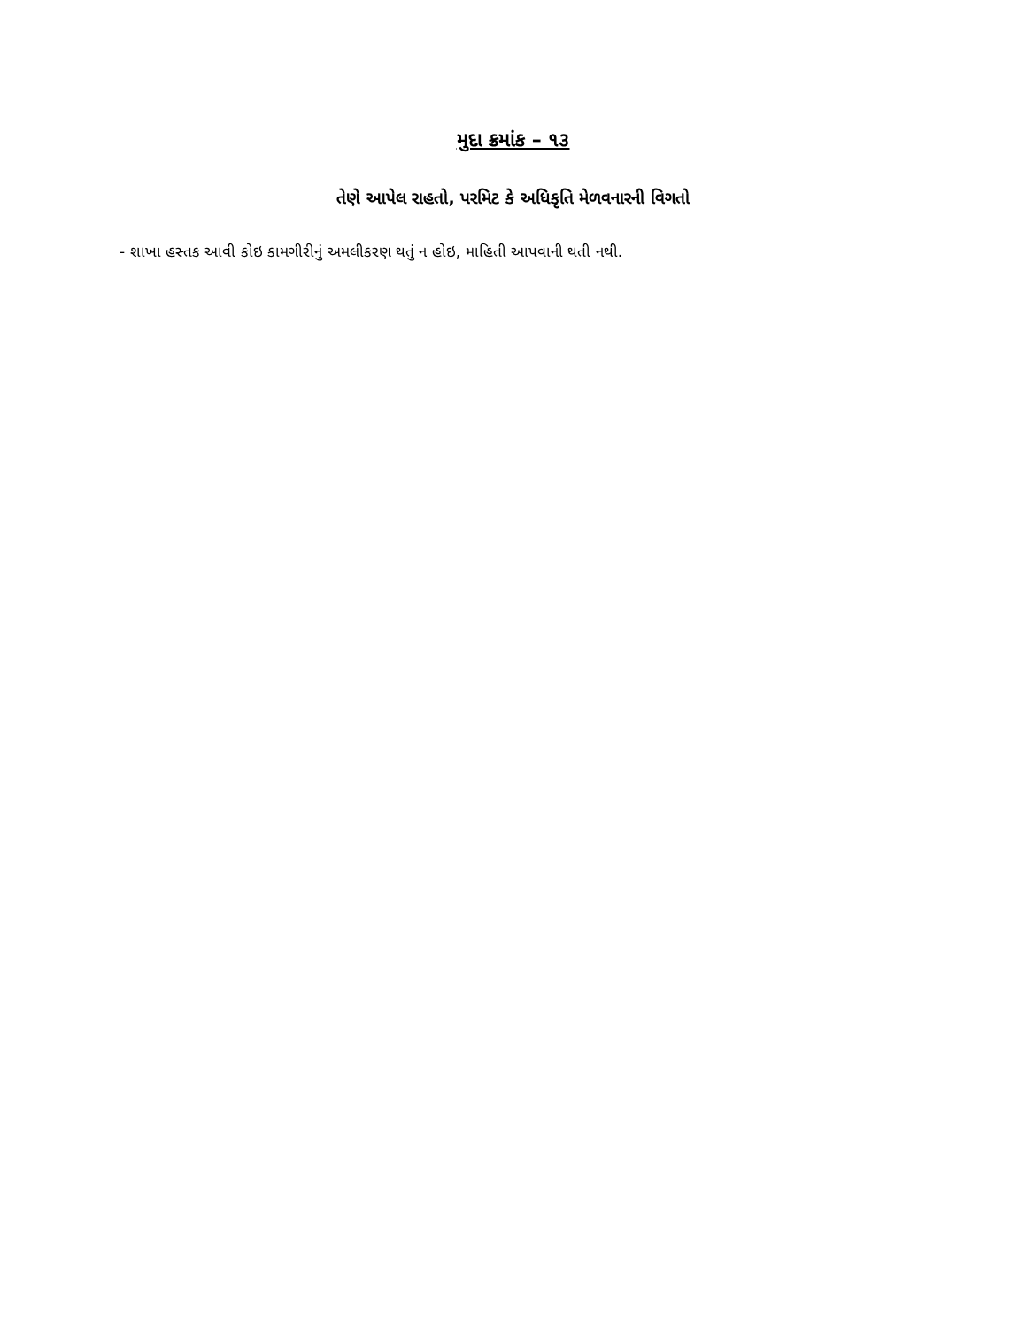મુદા ક્રમાંક – ૧૩
તેણે આપેલ રાહતો, પરમિટ કે અધિકૃતિ મેળવનારની વિગતો
- શાખા હસ્તક આવી કોઇ કામગીરીનું અમલીકરણ થતું ન હોઇ, માહિતી આપવાની થતી નથી.